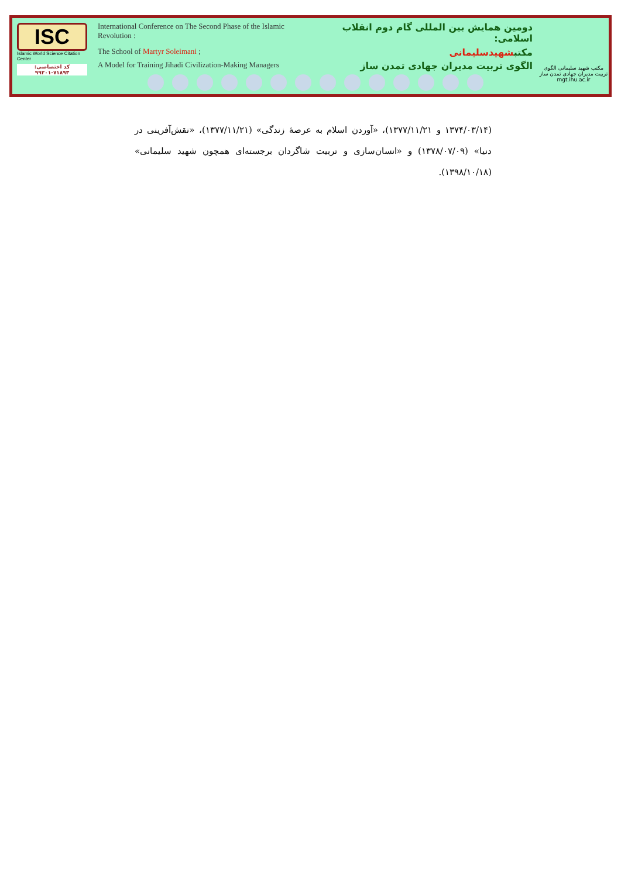ISC
Islamic World Science Citation Center
کد اختصاصی: ۷۱۸۹۳-۹۹۲۰۱
International Conference on The Second Phase of the Islamic Revolution : دومین همایش بین المللی گام دوم انقلاب اسلامی:
The School of Martyr Soleimani ; مکتبشهیدسلیمانی
A Model for Training Jihadi Civilization-Making Managers الگوی تربیت مدیران جهادی تمدن ساز
مکتب شهید سلیمانی الگوی تربیت مدیران جهادی تمدن ساز
mgt.ihu.ac.ir
(۱۳۷۴/۰۳/۱۴ و ۱۳۷۷/۱۱/۲۱)، «آوردن اسلام به عرصهٔ زندگی» (۱۳۷۷/۱۱/۲۱)، «نقش‌آفرینی در دنیا» (۱۳۷۸/۰۷/۰۹) و «انسان‌سازی و تربیت شاگردان برجسته‌ای همچون شهید سلیمانی» (۱۳۹۸/۱۰/۱۸).